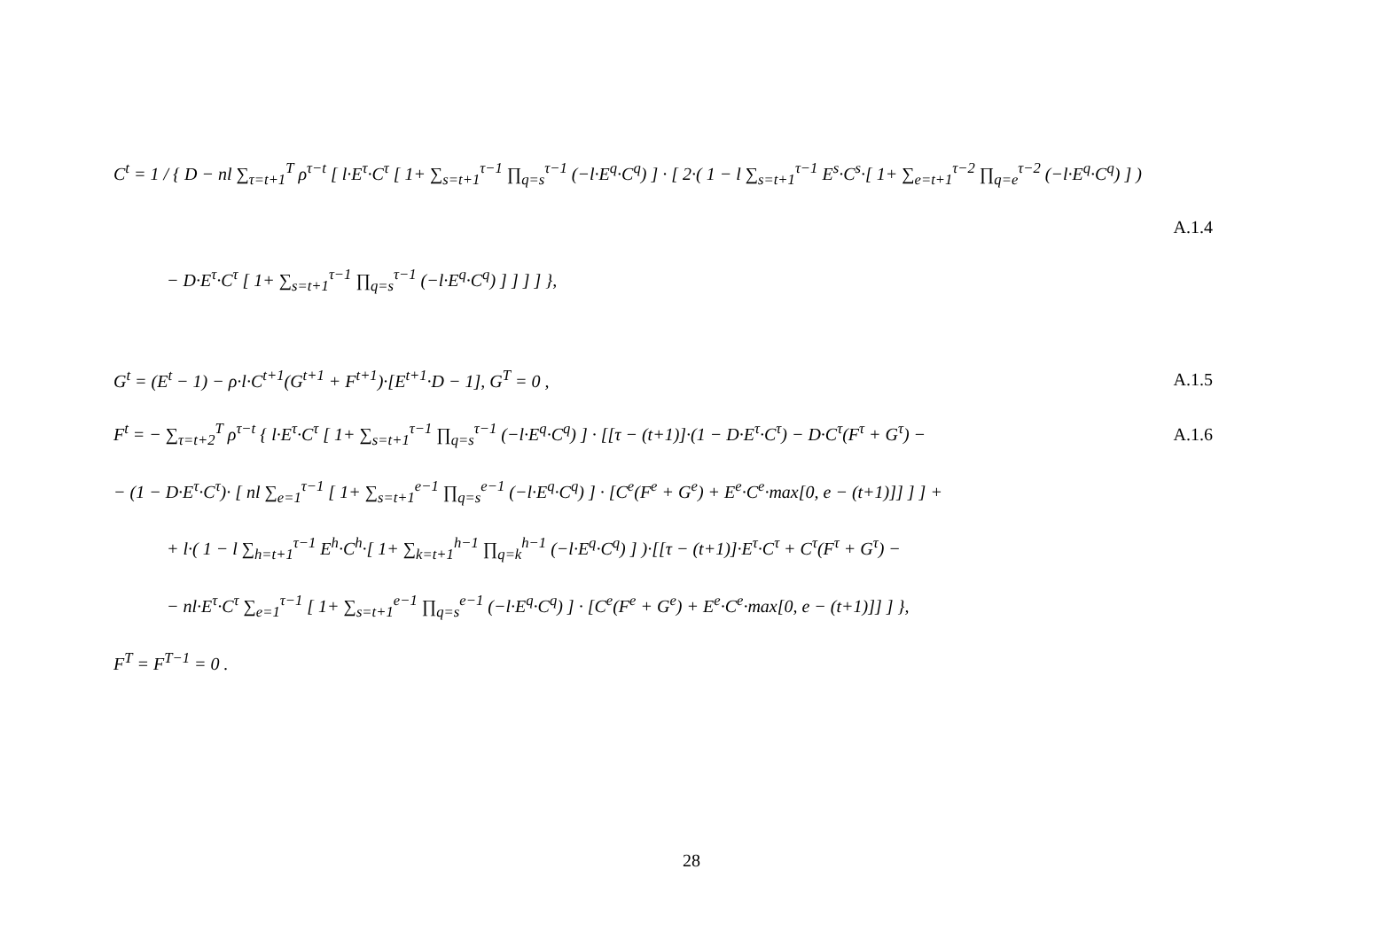C<sup>t</sup> = 1 / { D − nl ∑<sub>τ=t+1</sub><sup>T</sup> ρ<sup>τ−t</sup> [ l·E<sup>τ</sup>·C<sup>τ</sup> [ 1+ ∑<sub>s=t+1</sub><sup>τ−1</sup> ∏<sub>q=s</sub><sup>τ−1</sup> (−l·E<sup>q</sup>·C<sup>q</sup>) ] · [ 2·( 1 − l ∑<sub>s=t+1</sub><sup>τ−1</sup> E<sup>s</sup>·C<sup>s</sup>·[ 1+ ∑<sub>e=t+1</sub><sup>τ−2</sup> ∏<sub>q=e</sub><sup>τ−2</sup> (−l·E<sup>q</sup>·C<sup>q</sup>) ] )
A.1.4
− D·E<sup>τ</sup>·C<sup>τ</sup> [ 1+ ∑<sub>s=t+1</sub><sup>τ−1</sup> ∏<sub>q=s</sub><sup>τ−1</sup> (−l·E<sup>q</sup>·C<sup>q</sup>) ] ] ] ] },
G<sup>t</sup> = (E<sup>t</sup> − 1) − ρ·l·C<sup>t+1</sup>(G<sup>t+1</sup> + F<sup>t+1</sup>)·[E<sup>t+1</sup>·D − 1], G<sup>T</sup> = 0 , A.1.5
F<sup>t</sup> = − ∑<sub>τ=t+2</sub><sup>T</sup> ρ<sup>τ−t</sup> { l·E<sup>τ</sup>·C<sup>τ</sup> [ 1+ ∑<sub>s=t+1</sub><sup>τ−1</sup> ∏<sub>q=s</sub><sup>τ−1</sup> (−l·E<sup>q</sup>·C<sup>q</sup>) ] · [[τ − (t+1)]·(1 − D·E<sup>τ</sup>·C<sup>τ</sup>) − D·C<sup>τ</sup>(F<sup>τ</sup> + G<sup>τ</sup>) − A.1.6
− (1 − D·E<sup>τ</sup>·C<sup>τ</sup>)· [ nl ∑<sub>e=1</sub><sup>τ−1</sup> [ 1+ ∑<sub>s=t+1</sub><sup>e−1</sup> ∏<sub>q=s</sub><sup>e−1</sup> (−l·E<sup>q</sup>·C<sup>q</sup>) ] · [C<sup>e</sup>(F<sup>e</sup> + G<sup>e</sup>) + E<sup>e</sup>·C<sup>e</sup>·max[0, e − (t+1)]] ] ] +
+ l·( 1 − l ∑<sub>h=t+1</sub><sup>τ−1</sup> E<sup>h</sup>·C<sup>h</sup>·[ 1+ ∑<sub>k=t+1</sub><sup>h−1</sup> ∏<sub>q=k</sub><sup>h−1</sup> (−l·E<sup>q</sup>·C<sup>q</sup>) ] )·[[τ − (t+1)]·E<sup>τ</sup>·C<sup>τ</sup> + C<sup>τ</sup>(F<sup>τ</sup> + G<sup>τ</sup>) −
− nl·E<sup>τ</sup>·C<sup>τ</sup> ∑<sub>e=1</sub><sup>τ−1</sup> [ 1+ ∑<sub>s=t+1</sub><sup>e−1</sup> ∏<sub>q=s</sub><sup>e−1</sup> (−l·E<sup>q</sup>·C<sup>q</sup>) ] · [C<sup>e</sup>(F<sup>e</sup> + G<sup>e</sup>) + E<sup>e</sup>·C<sup>e</sup>·max[0, e − (t+1)]] ] },
F<sup>T</sup> = F<sup>T−1</sup> = 0 .
28